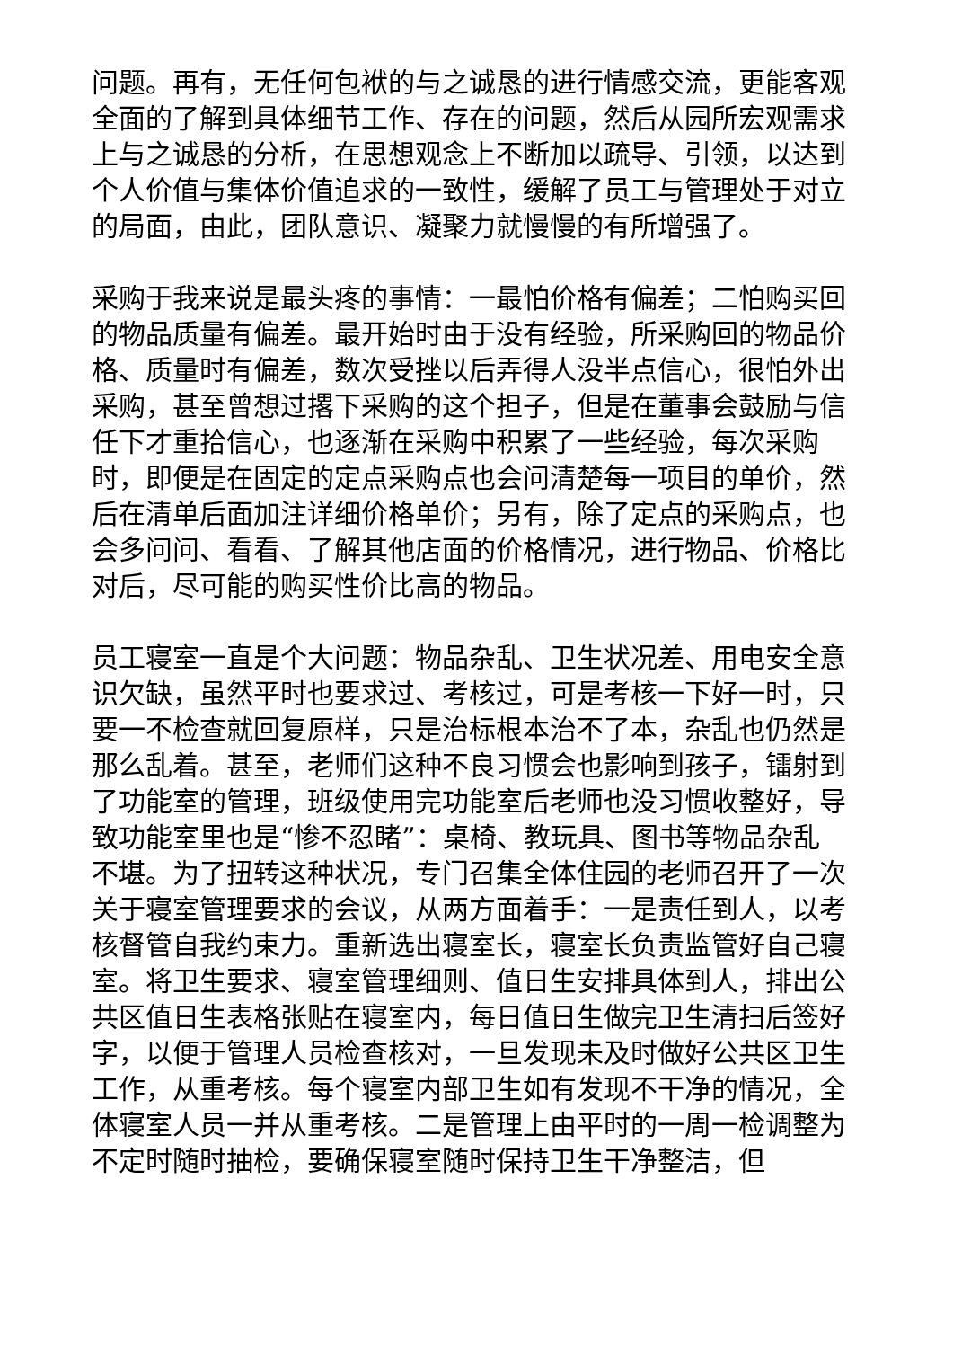问题。再有，无任何包袱的与之诚恳的进行情感交流，更能客观全面的了解到具体细节工作、存在的问题，然后从园所宏观需求上与之诚恳的分析，在思想观念上不断加以疏导、引领，以达到个人价值与集体价值追求的一致性，缓解了员工与管理处于对立的局面，由此，团队意识、凝聚力就慢慢的有所增强了。
采购于我来说是最头疼的事情：一最怕价格有偏差；二怕购买回的物品质量有偏差。最开始时由于没有经验，所采购回的物品价格、质量时有偏差，数次受挫以后弄得人没半点信心，很怕外出采购，甚至曾想过撂下采购的这个担子，但是在董事会鼓励与信任下才重拾信心，也逐渐在采购中积累了一些经验，每次采购时，即便是在固定的定点采购点也会问清楚每一项目的单价，然后在清单后面加注详细价格单价；另有，除了定点的采购点，也会多问问、看看、了解其他店面的价格情况，进行物品、价格比对后，尽可能的购买性价比高的物品。
员工寝室一直是个大问题：物品杂乱、卫生状况差、用电安全意识欠缺，虽然平时也要求过、考核过，可是考核一下好一时，只要一不检查就回复原样，只是治标根本治不了本，杂乱也仍然是那么乱着。甚至，老师们这种不良习惯会也影响到孩子，镭射到了功能室的管理，班级使用完功能室后老师也没习惯收整好，导致功能室里也是“惨不忍睹”：桌椅、教玩具、图书等物品杂乱不堪。为了扭转这种状况，专门召集全体住园的老师召开了一次关于寝室管理要求的会议，从两方面着手：一是责任到人，以考核督管自我约束力。重新选出寝室长，寝室长负责监管好自己寝室。将卫生要求、寝室管理细则、值日生安排具体到人，排出公共区值日生表格张贴在寝室内，每日值日生做完卫生清扫后签好字，以便于管理人员检查核对，一旦发现未及时做好公共区卫生工作，从重考核。每个寝室内部卫生如有发现不干净的情况，全体寝室人员一并从重考核。二是管理上由平时的一周一检调整为不定时随时抽检，要确保寝室随时保持卫生干净整洁，但